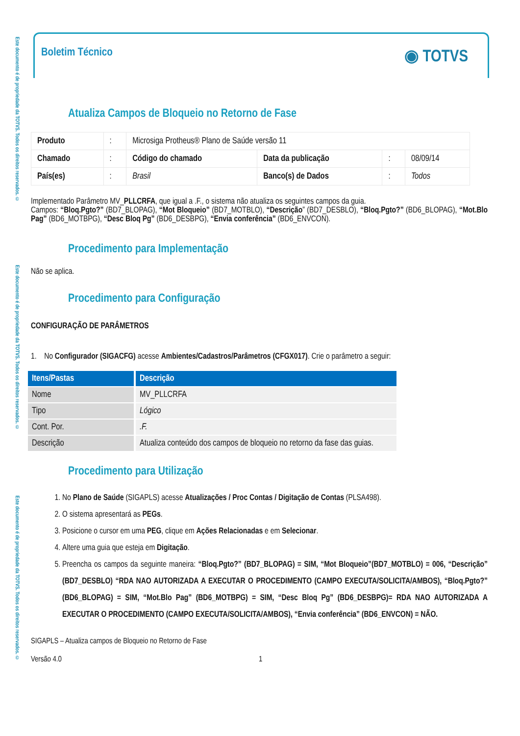Este documento é de propriedade da TOTVS. Todos os direitos reservados. ©
Este documento é de propriedade da TOTVS. Todos os direitos reservados. ©
Este documento é de propriedade da TOTVS. Todos os direitos reservados. ©
Boletim Técnico
◉ TOTVS
Atualiza Campos de Bloqueio no Retorno de Fase
| Produto | : | Microsiga Protheus® Plano de Saúde versão 11 | | | |
| Chamado | : | Código do chamado | Data da publicação | : | 08/09/14 |
| País(es) | : | Brasil | Banco(s) de Dados | : | Todos |
Implementado Parâmetro MV_PLLCRFA, que igual a .F., o sistema não atualiza os seguintes campos da guia.
Campos: “Bloq.Pgto?” (BD7_BLOPAG), “Mot Bloqueio” (BD7_MOTBLO), “Descrição” (BD7_DESBLO), “Bloq.Pgto?” (BD6_BLOPAG), “Mot.Blo Pag” (BD6_MOTBPG), “Desc Bloq Pg” (BD6_DESBPG), “Envia conferência” (BD6_ENVCON).
Procedimento para Implementação
Não se aplica.
Procedimento para Configuração
CONFIGURAÇÃO DE PARÂMETROS
1. No Configurador (SIGACFG) acesse Ambientes/Cadastros/Parâmetros (CFGX017). Crie o parâmetro a seguir:
| Itens/Pastas | Descrição |
| --- | --- |
| Nome | MV_PLLCRFA |
| Tipo | Lógico |
| Cont. Por. | .F. |
| Descrição | Atualiza conteúdo dos campos de bloqueio no retorno da fase das guias. |
Procedimento para Utilização
1. No Plano de Saúde (SIGAPLS) acesse Atualizações / Proc Contas / Digitação de Contas (PLSA498).
2. O sistema apresentará as PEGs.
3. Posicione o cursor em uma PEG, clique em Ações Relacionadas e em Selecionar.
4. Altere uma guia que esteja em Digitação.
5. Preencha os campos da seguinte maneira: “Bloq.Pgto?” (BD7_BLOPAG) = SIM, “Mot Bloqueio”(BD7_MOTBLO) = 006, “Descrição” (BD7_DESBLO) “RDA NAO AUTORIZADA A EXECUTAR O PROCEDIMENTO (CAMPO EXECUTA/SOLICITA/AMBOS), “Bloq.Pgto?” (BD6_BLOPAG) = SIM, “Mot.Blo Pag” (BD6_MOTBPG) = SIM, “Desc Bloq Pg” (BD6_DESBPG)= RDA NAO AUTORIZADA A EXECUTAR O PROCEDIMENTO (CAMPO EXECUTA/SOLICITA/AMBOS), “Envia conferência” (BD6_ENVCON) = NÃO.
SIGAPLS – Atualiza campos de Bloqueio no Retorno de Fase
Versão 4.0 1